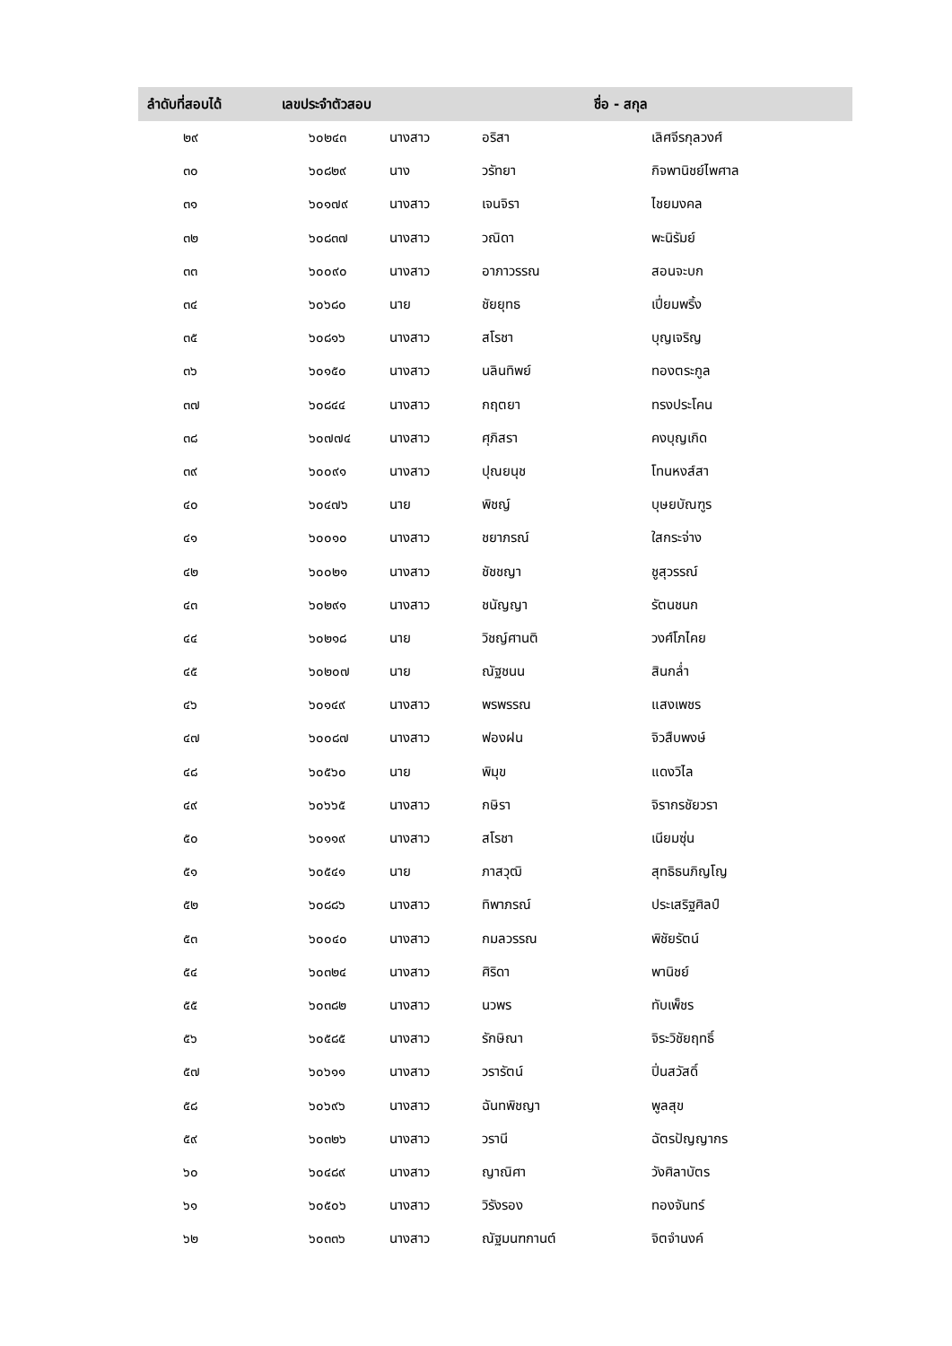| ลำดับที่สอบได้ | เลขประจำตัวสอบ | ชื่อ - สกุล | | |
| --- | --- | --- | --- | --- |
| ๒๙ | ๖๐๒๔๓ | นางสาว | อริสา | เลิศจีรกุลวงศ์ |
| ๓๐ | ๖๐๘๒๙ | นาง | วรัทยา | กิจพานิชย์ไพศาล |
| ๓๑ | ๖๐๑๗๙ | นางสาว | เจนจิรา | ไชยมงคล |
| ๓๒ | ๖๐๘๓๗ | นางสาว | วณิดา | พะนิรัมย์ |
| ๓๓ | ๖๐๐๙๐ | นางสาว | อาภาวรรณ | สอนจะบก |
| ๓๔ | ๖๐๖๘๐ | นาย | ชัยยุทธ | เปี่ยมพริ้ง |
| ๓๕ | ๖๐๘๑๖ | นางสาว | สโรชา | บุญเจริญ |
| ๓๖ | ๖๐๑๕๐ | นางสาว | นลินทิพย์ | ทองตระกูล |
| ๓๗ | ๖๐๘๔๔ | นางสาว | กฤตยา | ทรงประโคน |
| ๓๘ | ๖๐๗๗๔ | นางสาว | ศุภิสรา | คงบุญเกิด |
| ๓๙ | ๖๐๐๙๑ | นางสาว | ปุณยนุช | โทนหงส์สา |
| ๔๐ | ๖๐๔๗๖ | นาย | พิชญ์ | บุษยบัณฑูร |
| ๔๑ | ๖๐๐๑๐ | นางสาว | ชยาภรณ์ | ใสกระจ่าง |
| ๔๒ | ๖๐๐๒๑ | นางสาว | ชัชชญา | ชูสุวรรณ์ |
| ๔๓ | ๖๐๒๙๑ | นางสาว | ชนัญญา | รัตนชนก |
| ๔๔ | ๖๐๒๑๘ | นาย | วิชญ์ศานติ | วงศ์โภไคย |
| ๔๕ | ๖๐๒๐๗ | นาย | ณัฐชนน | สินกล่ำ |
| ๔๖ | ๖๐๑๔๙ | นางสาว | พรพรรณ | แสงเพชร |
| ๔๗ | ๖๐๐๘๗ | นางสาว | ฟองฝน | จิวสืบพงษ์ |
| ๔๘ | ๖๐๕๖๐ | นาย | พิมุข | แดงวิไล |
| ๔๙ | ๖๐๖๖๕ | นางสาว | กษิรา | จิรากรชัยวรา |
| ๕๐ | ๖๐๑๑๙ | นางสาว | สโรชา | เนียมซุ่น |
| ๕๑ | ๖๐๕๔๑ | นาย | ภาสวุฒิ | สุทธิธนภิญโญ |
| ๕๒ | ๖๐๘๘๖ | นางสาว | ทิพาภรณ์ | ประเสริฐศิลป์ |
| ๕๓ | ๖๐๐๔๐ | นางสาว | กมลวรรณ | พิชัยรัตน์ |
| ๕๔ | ๖๐๓๒๔ | นางสาว | ศิริดา | พานิชย์ |
| ๕๕ | ๖๐๓๘๒ | นางสาว | นวพร | ทับเพ็ชร |
| ๕๖ | ๖๐๕๘๕ | นางสาว | รักษิณา | จิระวิชัยฤทธิ์ |
| ๕๗ | ๖๐๖๑๑ | นางสาว | วรารัตน์ | ปิ่นสวัสดิ์ |
| ๕๘ | ๖๐๖๙๖ | นางสาว | ฉันทพิชญา | พูลสุข |
| ๕๙ | ๖๐๓๒๖ | นางสาว | วรานี | ฉัตรปัญญากร |
| ๖๐ | ๖๐๔๘๙ | นางสาว | ญาณิศา | วังศิลาบัตร |
| ๖๑ | ๖๐๕๐๖ | นางสาว | วิรังรอง | ทองจันทร์ |
| ๖๒ | ๖๐๓๓๖ | นางสาว | ณัฐมนฑกานต์ | จิตจำนงค์ |